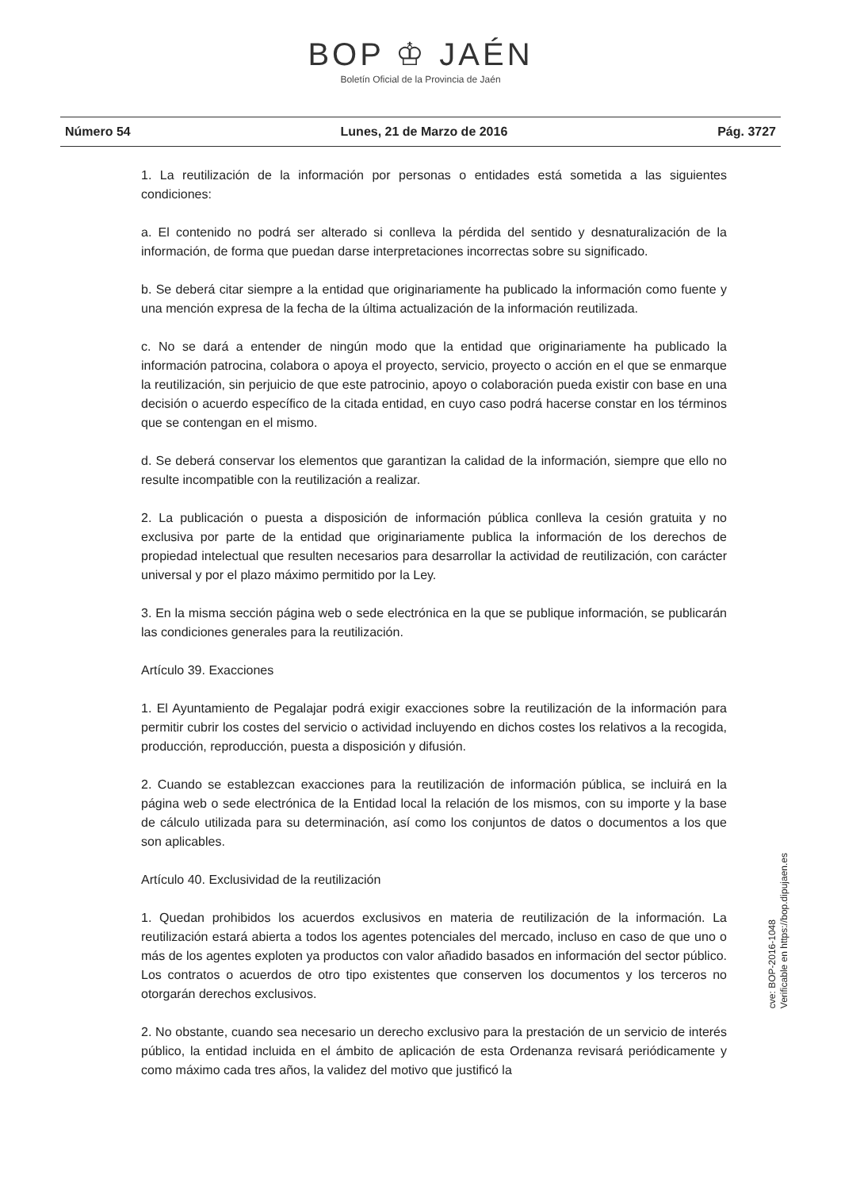BOP ♔ JAÉN
Boletín Oficial de la Provincia de Jaén
Número 54 Lunes, 21 de Marzo de 2016 Pág. 3727
1. La reutilización de la información por personas o entidades está sometida a las siguientes condiciones:
a. El contenido no podrá ser alterado si conlleva la pérdida del sentido y desnaturalización de la información, de forma que puedan darse interpretaciones incorrectas sobre su significado.
b. Se deberá citar siempre a la entidad que originariamente ha publicado la información como fuente y una mención expresa de la fecha de la última actualización de la información reutilizada.
c. No se dará a entender de ningún modo que la entidad que originariamente ha publicado la información patrocina, colabora o apoya el proyecto, servicio, proyecto o acción en el que se enmarque la reutilización, sin perjuicio de que este patrocinio, apoyo o colaboración pueda existir con base en una decisión o acuerdo específico de la citada entidad, en cuyo caso podrá hacerse constar en los términos que se contengan en el mismo.
d. Se deberá conservar los elementos que garantizan la calidad de la información, siempre que ello no resulte incompatible con la reutilización a realizar.
2. La publicación o puesta a disposición de información pública conlleva la cesión gratuita y no exclusiva por parte de la entidad que originariamente publica la información de los derechos de propiedad intelectual que resulten necesarios para desarrollar la actividad de reutilización, con carácter universal y por el plazo máximo permitido por la Ley.
3. En la misma sección página web o sede electrónica en la que se publique información, se publicarán las condiciones generales para la reutilización.
Artículo 39. Exacciones
1. El Ayuntamiento de Pegalajar podrá exigir exacciones sobre la reutilización de la información para permitir cubrir los costes del servicio o actividad incluyendo en dichos costes los relativos a la recogida, producción, reproducción, puesta a disposición y difusión.
2. Cuando se establezcan exacciones para la reutilización de información pública, se incluirá en la página web o sede electrónica de la Entidad local la relación de los mismos, con su importe y la base de cálculo utilizada para su determinación, así como los conjuntos de datos o documentos a los que son aplicables.
Artículo 40. Exclusividad de la reutilización
1. Quedan prohibidos los acuerdos exclusivos en materia de reutilización de la información. La reutilización estará abierta a todos los agentes potenciales del mercado, incluso en caso de que uno o más de los agentes exploten ya productos con valor añadido basados en información del sector público. Los contratos o acuerdos de otro tipo existentes que conserven los documentos y los terceros no otorgarán derechos exclusivos.
2. No obstante, cuando sea necesario un derecho exclusivo para la prestación de un servicio de interés público, la entidad incluida en el ámbito de aplicación de esta Ordenanza revisará periódicamente y como máximo cada tres años, la validez del motivo que justificó la
cve: BOP-2016-1048
Verificable en https://bop.dipujaen.es